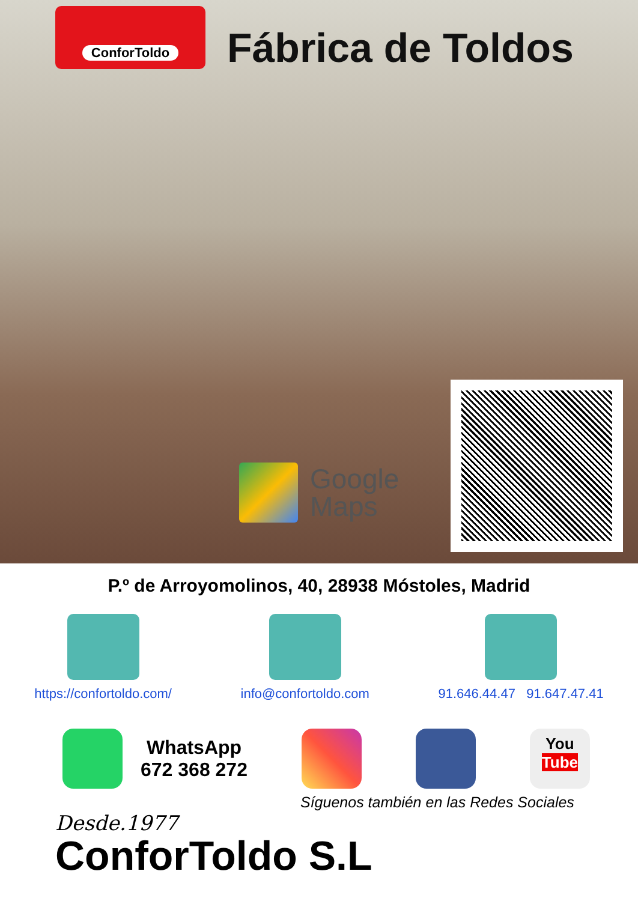ConforToldo
Fábrica de Toldos
Google
Maps
P.º de Arroyomolinos, 40, 28938 Móstoles, Madrid
https://confortoldo.com/ info@confortoldo.com 91.646.44.47 91.647.47.41
WhatsApp
672 368 272
You
Tube
Síguenos también en las Redes Sociales
Desde.1977
ConforToldo S.L